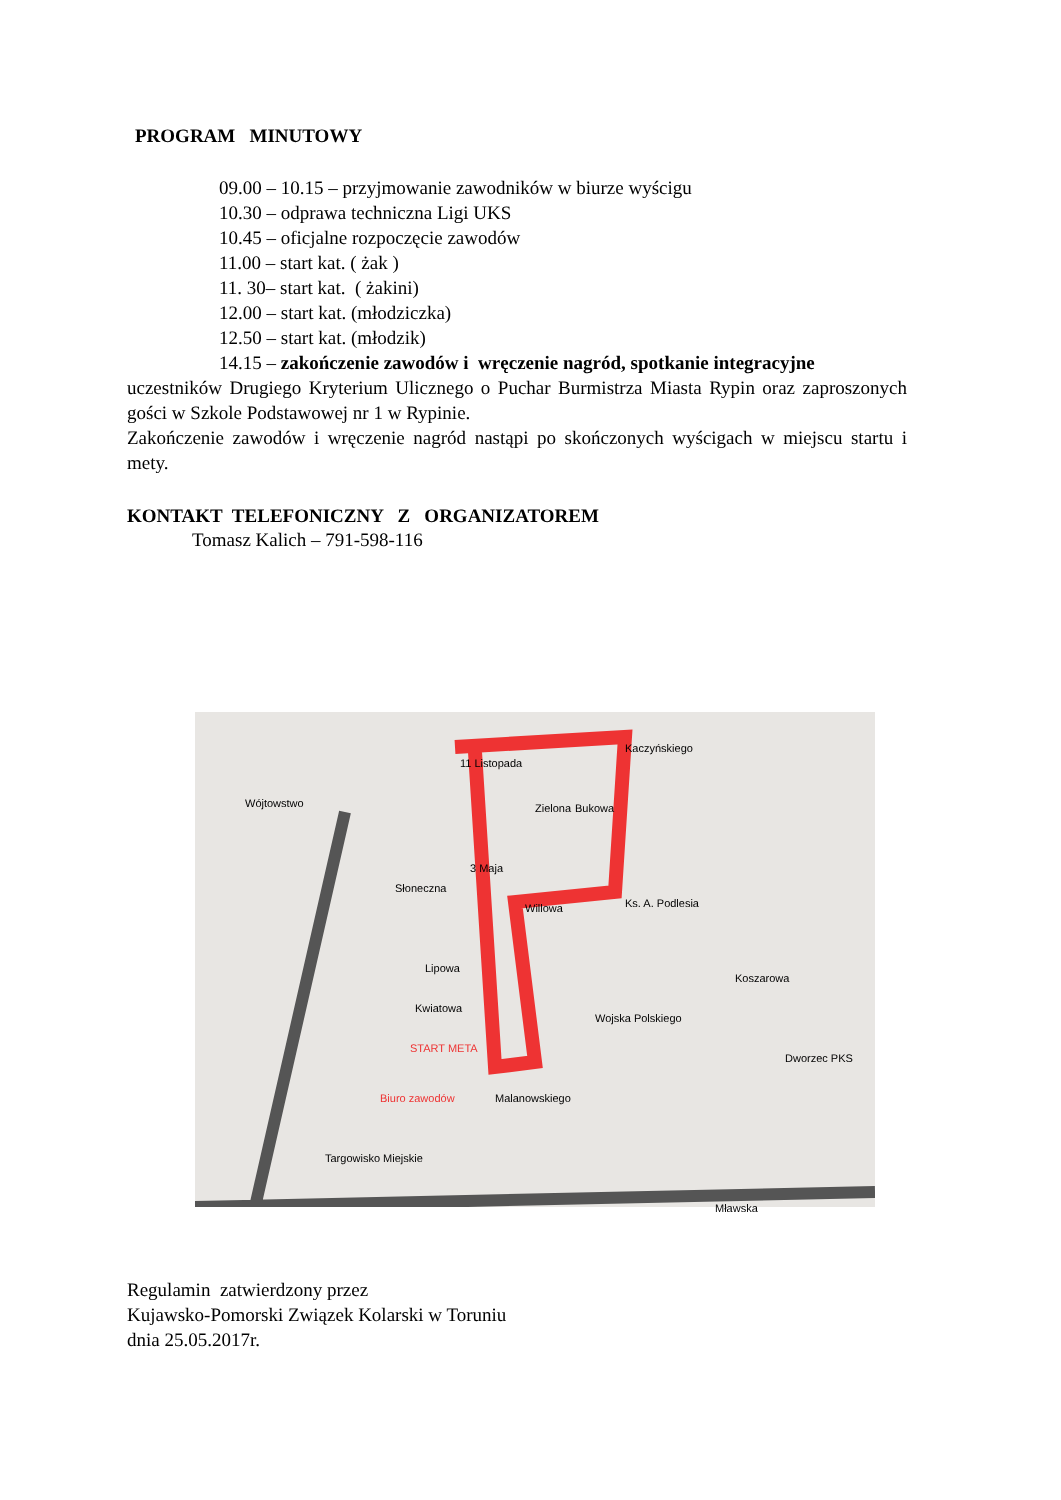PROGRAM MINUTOWY
09.00 – 10.15 – przyjmowanie zawodników w biurze wyścigu
10.30 – odprawa techniczna Ligi UKS
10.45 – oficjalne rozpoczęcie zawodów
11.00 – start kat. ( żak )
11. 30– start kat. ( żakini)
12.00 – start kat. (młodziczka)
12.50 – start kat. (młodzik)
14.15 – zakończenie zawodów i wręczenie nagród, spotkanie integracyjne
uczestników Drugiego Kryterium Ulicznego o Puchar Burmistrza Miasta Rypin oraz zaproszonych gości w Szkole Podstawowej nr 1 w Rypinie.
Zakończenie zawodów i wręczenie nagród nastąpi po skończonych wyścigach w miejscu startu i mety.
KONTAKT TELEFONICZNY Z ORGANIZATOREM
Tomasz Kalich – 791-598-116
11 Listopada
Wójtowstwo
Słoneczna
3 Maja
Zielona Bukowa
Kaczyńskiego
Ks. A. Podlesia Willowa
Lipowa
Kwiatowa
START META
Biuro zawodów Malanowskiego
Koszarowa
Dworzec PKS
Targowisko Miejskie
Wojska Polskiego
Mławska
Regulamin zatwierdzony przez
Kujawsko-Pomorski Związek Kolarski w Toruniu
dnia 25.05.2017r.